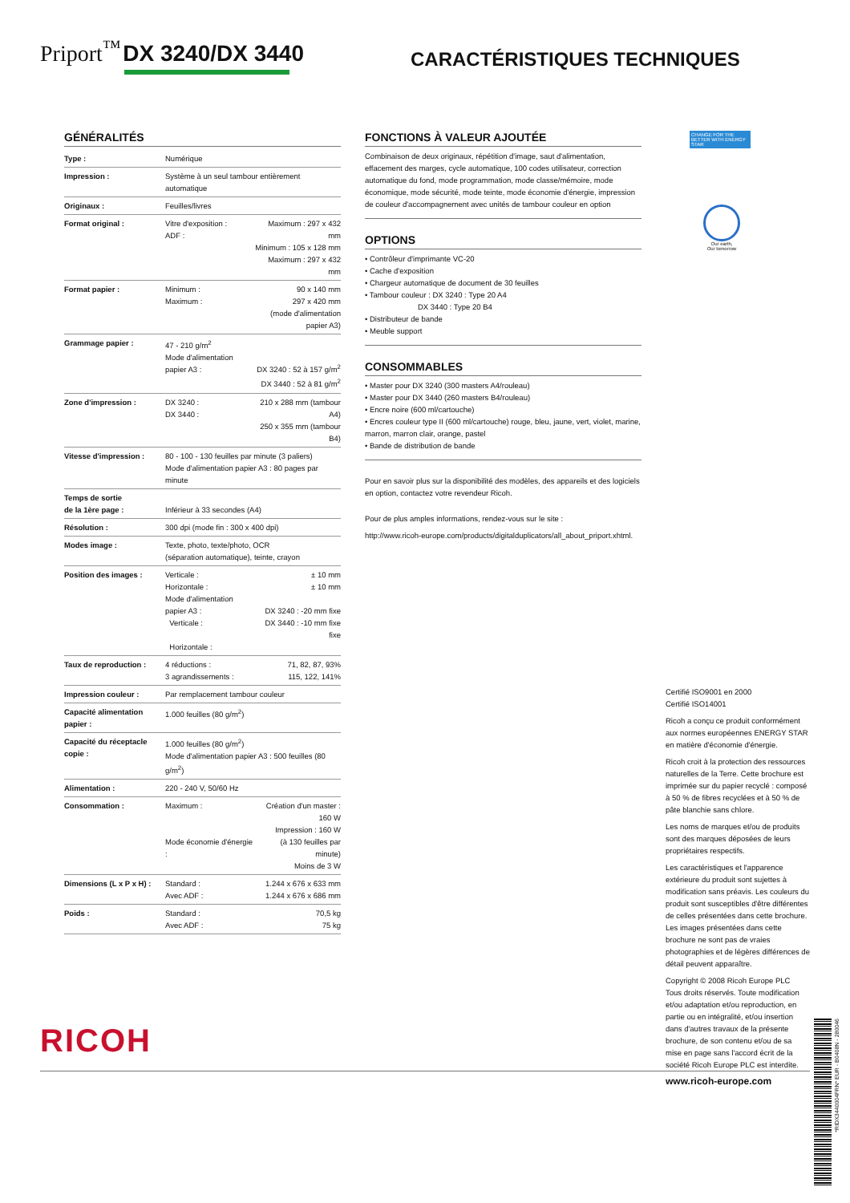Priport<sup>™</sup> DX 3240/DX 3440
CARACTÉRISTIQUES TECHNIQUES
GÉNÉRALITÉS
| Type : | Numérique | |
| Impression : | Système à un seul tambour entièrement automatique | |
| Originaux : | Feuilles/livres | |
| Format original : | Vitre d'exposition : ADF : | Maximum : 297 x 432 mm Minimum : 105 x 128 mm Maximum : 297 x 432 mm |
| Format papier : | Minimum : Maximum : | 90 x 140 mm 297 x 420 mm (mode d'alimentation papier A3) |
| Grammage papier : | 47 - 210 g/m<sup>2</sup> Mode d'alimentation papier A3 : | DX 3240 : 52 à 157 g/m<sup>2</sup> DX 3440 : 52 à 81 g/m<sup>2</sup> |
| Zone d'impression : | DX 3240 : DX 3440 : | 210 x 288 mm (tambour A4) 250 x 355 mm (tambour B4) |
| Vitesse d'impression : | 80 - 100 - 130 feuilles par minute (3 paliers) Mode d'alimentation papier A3 : 80 pages par minute | |
| Temps de sortie de la 1ère page : | Inférieur à 33 secondes (A4) | |
| Résolution : | 300 dpi (mode fin : 300 x 400 dpi) | |
| Modes image : | Texte, photo, texte/photo, OCR (séparation automatique), teinte, crayon | |
| Position des images : | Verticale : Horizontale : Mode d'alimentation papier A3 : Verticale : Horizontale : | ± 10 mm ± 10 mm DX 3240 : -20 mm fixe DX 3440 : -10 mm fixe fixe |
| Taux de reproduction : | 4 réductions : 3 agrandissements : | 71, 82, 87, 93% 115, 122, 141% |
| Impression couleur : | Par remplacement tambour couleur | |
| Capacité alimentation papier : | 1.000 feuilles (80 g/m<sup>2</sup>) | |
| Capacité du réceptacle copie : | 1.000 feuilles (80 g/m<sup>2</sup>) Mode d'alimentation papier A3 : 500 feuilles (80 g/m<sup>2</sup>) | |
| Alimentation : | 220 - 240 V, 50/60 Hz | |
| Consommation : | Maximum : Mode économie d'énergie : | Création d'un master : 160 W Impression : 160 W (à 130 feuilles par minute) Moins de 3 W |
| Dimensions (L x P x H) : | Standard : Avec ADF : | 1.244 x 676 x 633 mm 1.244 x 676 x 686 mm |
| Poids : | Standard : Avec ADF : | 70,5 kg 75 kg |
FONCTIONS À VALEUR AJOUTÉE
Combinaison de deux originaux, répétition d'image, saut d'alimentation, effacement des marges, cycle automatique, 100 codes utilisateur, correction automatique du fond, mode programmation, mode classe/mémoire, mode économique, mode sécurité, mode teinte, mode économie d'énergie, impression de couleur d'accompagnement avec unités de tambour couleur en option
OPTIONS
• Contrôleur d'imprimante VC-20
• Cache d'exposition
• Chargeur automatique de document de 30 feuilles
• Tambour couleur : DX 3240 : Type 20 A4
DX 3440 : Type 20 B4
• Distributeur de bande
• Meuble support
CONSOMMABLES
• Master pour DX 3240 (300 masters A4/rouleau)
• Master pour DX 3440 (260 masters B4/rouleau)
• Encre noire (600 ml/cartouche)
• Encres couleur type II (600 ml/cartouche) rouge, bleu, jaune, vert, violet, marine, marron, marron clair, orange, pastel
• Bande de distribution de bande
Pour en savoir plus sur la disponibilité des modèles, des appareils et des logiciels en option, contactez votre revendeur Ricoh.
Pour de plus amples informations, rendez-vous sur le site :
http://www.ricoh-europe.com/products/digitalduplicators/all_about_priport.xhtml.
CHANGE FOR THE BETTER WITH ENERGY STAR
Our earth,
Our tomorrow
Certifié ISO9001 en 2000
Certifié ISO14001
Ricoh a conçu ce produit conformément aux normes européennes ENERGY STAR en matière d'économie d'énergie.
Ricoh croit à la protection des ressources naturelles de la Terre. Cette brochure est imprimée sur du papier recyclé : composé à 50 % de fibres recyclées et à 50 % de pâte blanchie sans chlore.
Les noms de marques et/ou de produits sont des marques déposées de leurs propriétaires respectifs.
Les caractéristiques et l'apparence extérieure du produit sont sujettes à modification sans préavis. Les couleurs du produit sont susceptibles d'être différentes de celles présentées dans cette brochure. Les images présentées dans cette brochure ne sont pas de vraies photographies et de légères différences de détail peuvent apparaître.
Copyright © 2008 Ricoh Europe PLC
Tous droits réservés. Toute modification et/ou adaptation et/ou reproduction, en partie ou en intégralité, et/ou insertion dans d'autres travaux de la présente brochure, de son contenu et/ou de sa mise en page sans l'accord écrit de la société Ricoh Europe PLC est interdite.
www.ricoh-europe.com
RICOH
*RIDX3440004FRN* EUR - B0408N - 280046